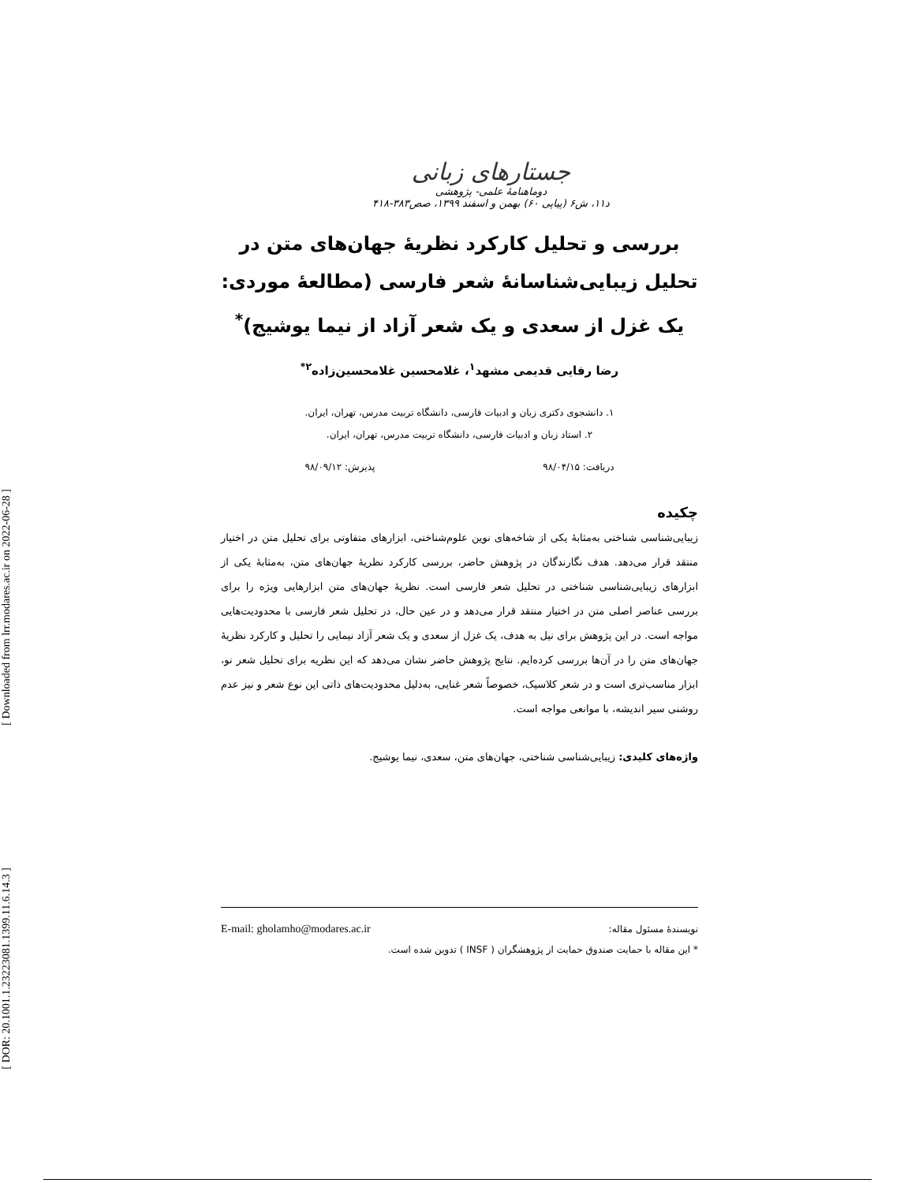[ Downloaded from lrr.modares.ac.ir on 2022-06-28 ]
[ DOR: 20.1001.1.23223081.1399.11.6.14.3 ]
جستارهای زبانی
دوماهنامهٔ علمی- پژوهشی
د۱۱، ش۶ (پیاپی ۶۰) بهمن و اسفند ۱۳۹۹، صص۳۸۳-۴۱۸
بررسی و تحلیل کارکرد نظریهٔ جهان‌های متن در تحلیل زیبایی‌شناسانهٔ شعر فارسی (مطالعهٔ موردی: یک غزل از سعدی و یک شعر آزاد از نیما یوشیج)<sup>*</sup>
رضا رفایی قدیمی مشهد<sup>۱</sup>، غلامحسین غلامحسین‌زاده<sup>۲*</sup>
۱. دانشجوی دکتری زبان و ادبیات فارسی، دانشگاه تربیت مدرس، تهران، ایران.
۲. استاد زبان و ادبیات فارسی، دانشگاه تربیت مدرس، تهران، ایران.
دریافت: ۹۸/۰۴/۱۵ پذیرش: ۹۸/۰۹/۱۲
چکیده
زیبایی‌شناسی شناختی به‌مثابهٔ یکی از شاخه‌های نوین علوم‌شناختی، ابزارهای متفاوتی برای تحلیل متن در اختیار منتقد قرار می‌دهد. هدف نگارندگان در پژوهش حاضر، بررسی کارکرد نظریهٔ جهان‌های متن، به‌مثابهٔ یکی از ابزارهای زیبایی‌شناسی شناختی در تحلیل شعر فارسی است. نظریهٔ جهان‌های متن ابزارهایی ویژه را برای بررسی عناصر اصلی متن در اختیار منتقد قرار می‌دهد و در عین حال، در تحلیل شعر فارسی با محدودیت‌هایی مواجه است. در این پژوهش برای نیل به هدف، یک غزل از سعدی و یک شعر آزاد نیمایی را تحلیل و کارکرد نظریهٔ جهان‌های متن را در آن‌ها بررسی کرده‌ایم. نتایج پژوهش حاضر نشان می‌دهد که این نظریه برای تحلیل شعر نو، ابزار مناسب‌تری است و در شعر کلاسیک، خصوصاً شعر غنایی، به‌دلیل محدودیت‌های ذاتی این نوع شعر و نیز عدم روشنی سیر اندیشه، با موانعی مواجه است.
واژه‌های کلیدی: زیبایی‌شناسی شناختی، جهان‌های متن، سعدی، نیما یوشیج.
نویسندهٔ مسئول مقاله: E-mail: gholamho@modares.ac.ir
* این مقاله با حمایت صندوق حمایت از پژوهشگران ( INSF ) تدوین شده است.